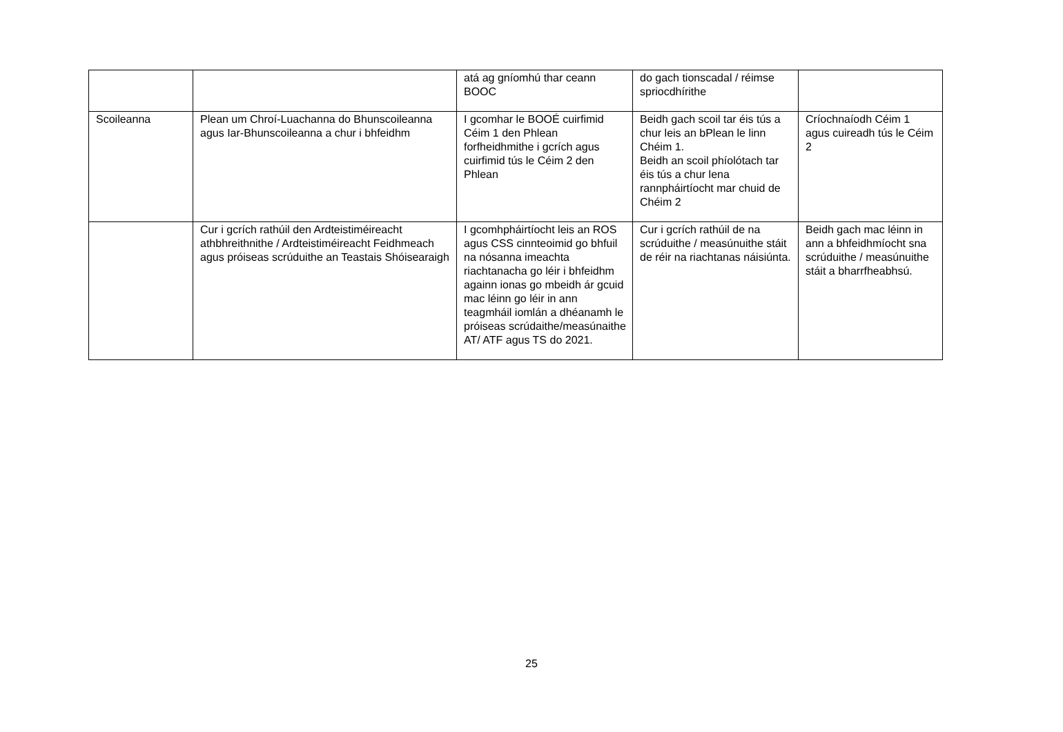| | | atá ag gníomhú thar ceann BOOC | do gach tionscadal / réimse spriocdhírithe | |
| Scoileanna | Plean um Chroí-Luachanna do Bhunscoileanna agus Iar-Bhunscoileanna a chur i bhfeidhm | I gcomhar le BOOÉ cuirfimid Céim 1 den Phlean forfheidhmithe i gcrích agus cuirfimid tús le Céim 2 den Phlean | Beidh gach scoil tar éis tús a chur leis an bPlean le linn Chéim 1. Beidh an scoil phíolótach tar éis tús a chur lena rannpháirtíocht mar chuid de Chéim 2 | Críochnaíodh Céim 1 agus cuireadh tús le Céim 2 |
| | Cur i gcrích rathúil den Ardteistiméireacht athbhreithnithe / Ardteistiméireacht Feidhmeach agus próiseas scrúduithe an Teastais Shóisearaigh | I gcomhpháirtíocht leis an ROS agus CSS cinnteoimid go bhfuil na nósanna imeachta riachtanacha go léir i bhfeidhm againn ionas go mbeidh ár gcuid mac léinn go léir in ann teagmháil iomlán a dhéanamh le próiseas scrúdaithe/measúnaithe AT/ ATF agus TS do 2021. | Cur i gcrích rathúil de na scrúduithe / measúnuithe stáit de réir na riachtanas náisiúnta. | Beidh gach mac léinn in ann a bhfeidhmíocht sna scrúduithe / measúnuithe stáit a bharrfheabhsú. |
25